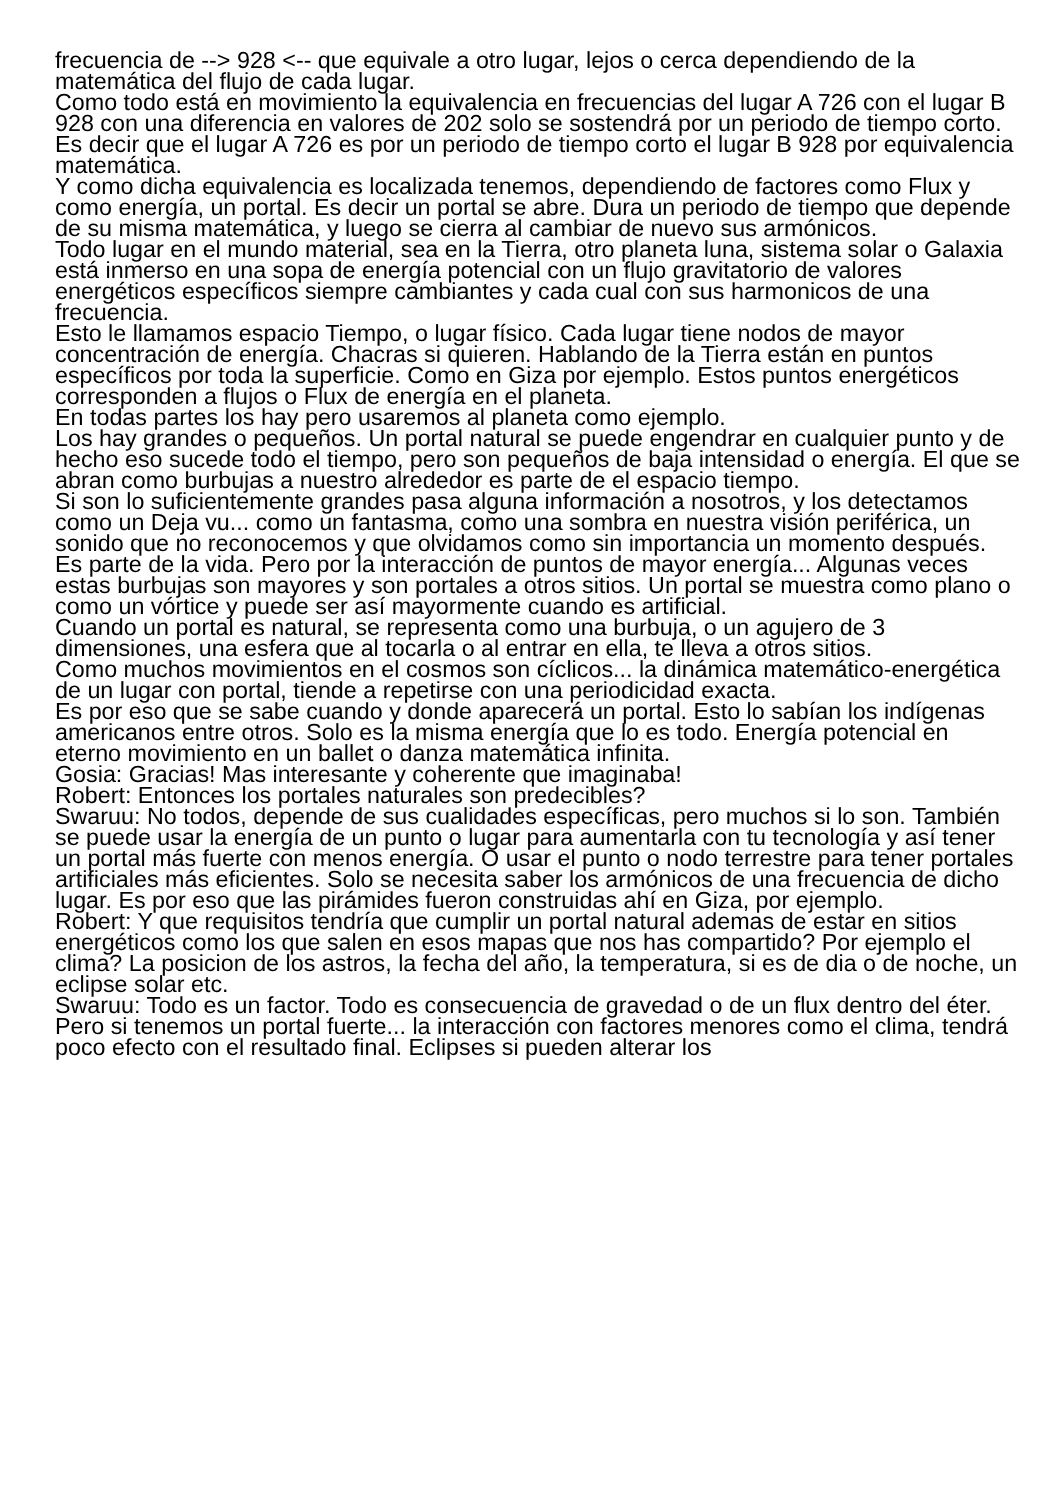frecuencia de --> 928 <-- que equivale a otro lugar, lejos o cerca dependiendo de la matemática del flujo de cada lugar.
Como todo está en movimiento la equivalencia en frecuencias del lugar A 726 con el lugar B 928 con una diferencia en valores de 202 solo se sostendrá por un periodo de tiempo corto. Es decir que el lugar A 726 es por un periodo de tiempo corto el lugar B 928 por equivalencia matemática.
Y como dicha equivalencia es localizada tenemos, dependiendo de factores como Flux y como energía, un portal. Es decir un portal se abre. Dura un periodo de tiempo que depende de su misma matemática, y luego se cierra al cambiar de nuevo sus armónicos.
Todo lugar en el mundo material, sea en la Tierra, otro planeta luna, sistema solar o Galaxia está inmerso en una sopa de energía potencial con un flujo gravitatorio de valores energéticos específicos siempre cambiantes y cada cual con sus harmonicos de una frecuencia.
Esto le llamamos espacio Tiempo, o lugar físico. Cada lugar tiene nodos de mayor concentración de energía. Chacras si quieren. Hablando de la Tierra están en puntos específicos por toda la superficie. Como en Giza por ejemplo. Estos puntos energéticos corresponden a flujos o Flux de energía en el planeta.
En todas partes los hay pero usaremos al planeta como ejemplo.
Los hay grandes o pequeños. Un portal natural se puede engendrar en cualquier punto y de hecho eso sucede todo el tiempo, pero son pequeños de baja intensidad o energía. El que se abran como burbujas a nuestro alrededor es parte de el espacio tiempo.
Si son lo suficientemente grandes pasa alguna información a nosotros, y los detectamos como un Deja vu... como un fantasma, como una sombra en nuestra visión periférica, un sonido que no reconocemos y que olvidamos como sin importancia un momento después.
Es parte de la vida. Pero por la interacción de puntos de mayor energía... Algunas veces estas burbujas son mayores y son portales a otros sitios. Un portal se muestra como plano o como un vórtice y puede ser así mayormente cuando es artificial.
Cuando un portal es natural, se representa como una burbuja, o un agujero de 3 dimensiones, una esfera que al tocarla o al entrar en ella, te lleva a otros sitios.
Como muchos movimientos en el cosmos son cíclicos... la dinámica matemático-energética de un lugar con portal, tiende a repetirse con una periodicidad exacta.
Es por eso que se sabe cuando y donde aparecerá un portal. Esto lo sabían los indígenas americanos entre otros. Solo es la misma energía que lo es todo. Energía potencial en eterno movimiento en un ballet o danza matemática infinita.
Gosia: Gracias! Mas interesante y coherente que imaginaba!
Robert: Entonces los portales naturales son predecibles?
Swaruu: No todos, depende de sus cualidades específicas, pero muchos si lo son. También se puede usar la energía de un punto o lugar para aumentarla con tu tecnología y así tener un portal más fuerte con menos energía. O usar el punto o nodo terrestre para tener portales artificiales más eficientes. Solo se necesita saber los armónicos de una frecuencia de dicho lugar. Es por eso que las pirámides fueron construidas ahí en Giza, por ejemplo.
Robert: Y que requisitos tendría que cumplir un portal natural ademas de estar en sitios energéticos como los que salen en esos mapas que nos has compartido? Por ejemplo el clima? La posicion de los astros, la fecha del año, la temperatura, si es de dia o de noche, un eclipse solar etc.
Swaruu: Todo es un factor. Todo es consecuencia de gravedad o de un flux dentro del éter. Pero si tenemos un portal fuerte... la interacción con factores menores como el clima, tendrá poco efecto con el resultado final. Eclipses si pueden alterar los